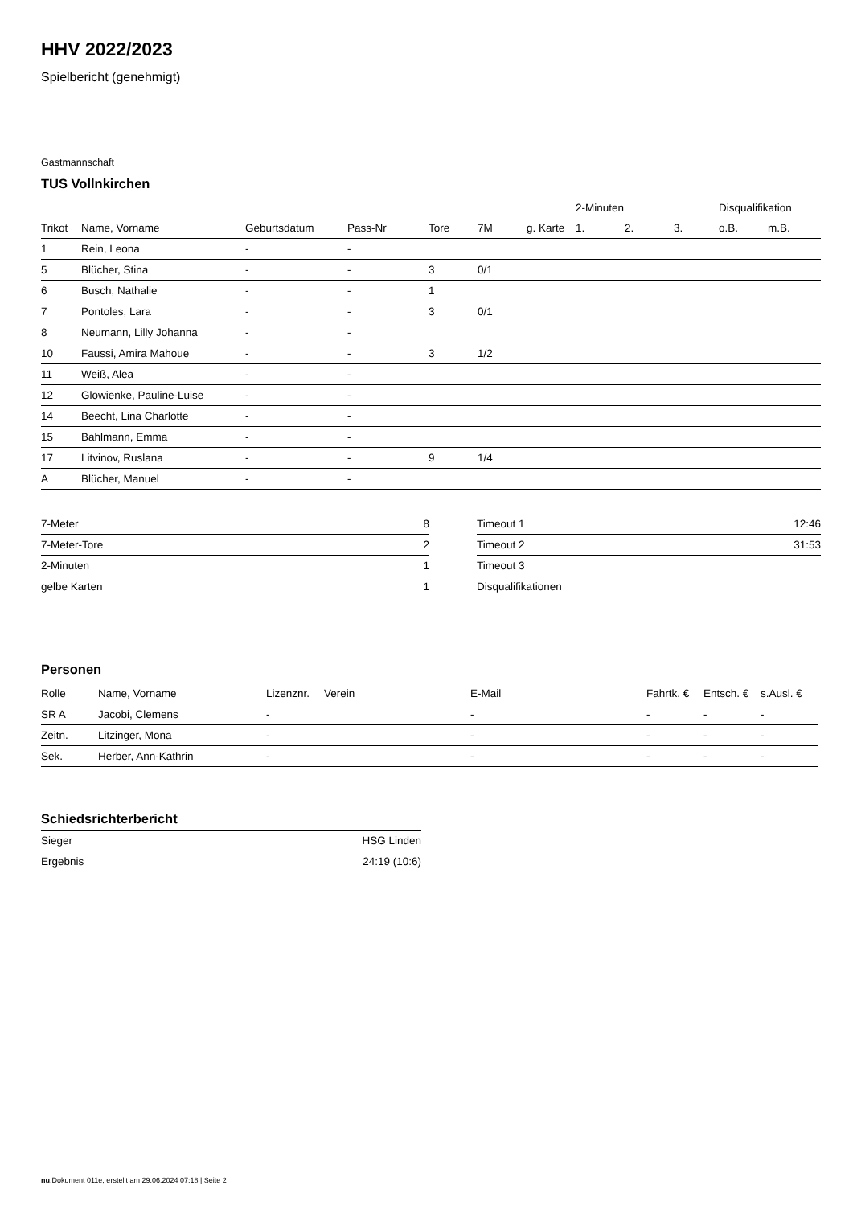HHV 2022/2023
Spielbericht (genehmigt)
Gastmannschaft
TUS Vollnkirchen
| | | | | | | | 2-Minuten | | | Disqualifikation | |
| --- | --- | --- | --- | --- | --- | --- | --- | --- | --- | --- | --- |
| Trikot | Name, Vorname | Geburtsdatum | Pass-Nr | Tore | 7M | g. Karte | 1. | 2. | 3. | o.B. | m.B. |
| 1 | Rein, Leona | - | - | | | | | | | | |
| 5 | Blücher, Stina | - | - | 3 | 0/1 | | | | | | |
| 6 | Busch, Nathalie | - | - | 1 | | | | | | | |
| 7 | Pontoles, Lara | - | - | 3 | 0/1 | | | | | | |
| 8 | Neumann, Lilly Johanna | - | - | | | | | | | | |
| 10 | Faussi, Amira Mahoue | - | - | 3 | 1/2 | | | | | | |
| 11 | Weiß, Alea | - | - | | | | | | | | |
| 12 | Glowienke, Pauline-Luise | - | - | | | | | | | | |
| 14 | Beecht, Lina Charlotte | - | - | | | | | | | | |
| 15 | Bahlmann, Emma | - | - | | | | | | | | |
| 17 | Litvinov, Ruslana | - | - | 9 | 1/4 | | | | | | |
| A | Blücher, Manuel | - | - | | | | | | | | |
| 7-Meter | 8 |
| 7-Meter-Tore | 2 |
| 2-Minuten | 1 |
| gelbe Karten | 1 |
| Timeout 1 | 12:46 |
| Timeout 2 | 31:53 |
| Timeout 3 | |
| Disqualifikationen | |
Personen
| Rolle | Name, Vorname | Lizenznr. | Verein | E-Mail | Fahrtk. € | Entsch. € | s.Ausl. € |
| --- | --- | --- | --- | --- | --- | --- | --- |
| SR A | Jacobi, Clemens | - | | - | - | - | - |
| Zeitn. | Litzinger, Mona | - | | - | - | - | - |
| Sek. | Herber, Ann-Kathrin | - | | - | - | - | - |
Schiedsrichterbericht
| Sieger | HSG Linden |
| Ergebnis | 24:19 (10:6) |
nu.Dokument 011e, erstellt am 29.06.2024 07:18 | Seite 2